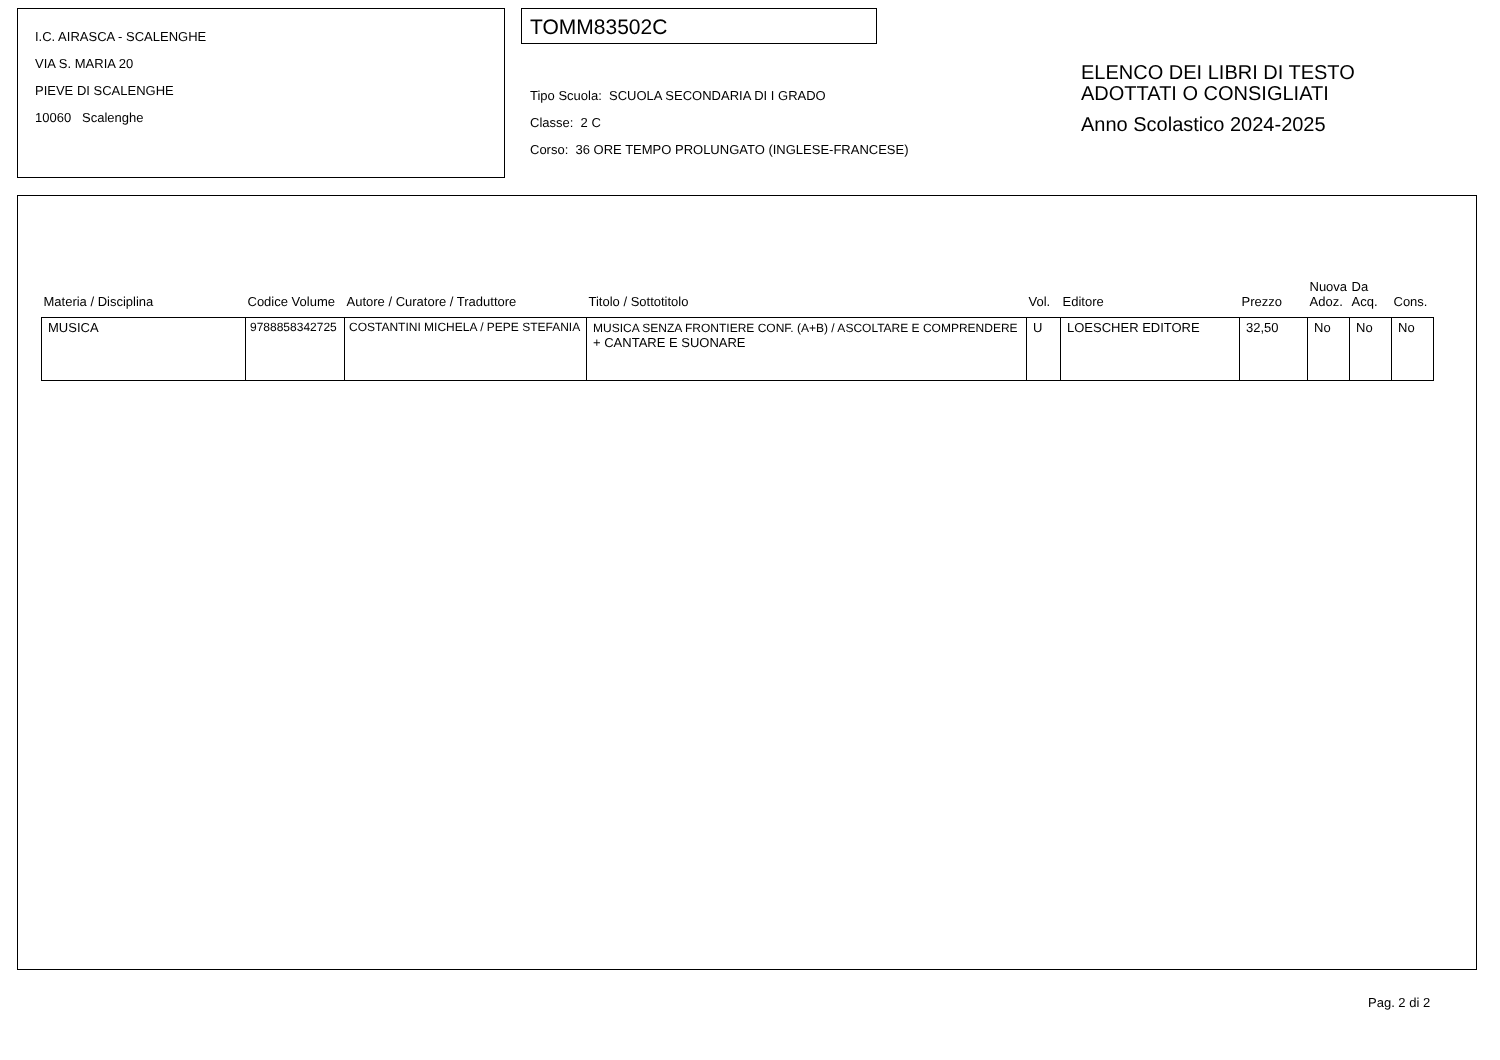I.C. AIRASCA - SCALENGHE
VIA S. MARIA 20
PIEVE DI SCALENGHE
10060 Scalenghe
TOMM83502C
Tipo Scuola: SCUOLA SECONDARIA DI I GRADO
Classe: 2 C
Corso: 36 ORE TEMPO PROLUNGATO (INGLESE-FRANCESE)
ELENCO DEI LIBRI DI TESTO
ADOTTATI O CONSIGLIATI
Anno Scolastico 2024-2025
| Materia / Disciplina | Codice Volume | Autore / Curatore / Traduttore | Titolo / Sottotitolo | Vol. | Editore | Prezzo | Nuova Adoz. | Da Acq. | Cons. |
| --- | --- | --- | --- | --- | --- | --- | --- | --- | --- |
| MUSICA | 9788858342725 | COSTANTINI MICHELA / PEPE STEFANIA | MUSICA SENZA FRONTIERE CONF. (A+B) / ASCOLTARE E COMPRENDERE + CANTARE E SUONARE | U | LOESCHER EDITORE | 32,50 | No | No | No |
Pag. 2 di 2